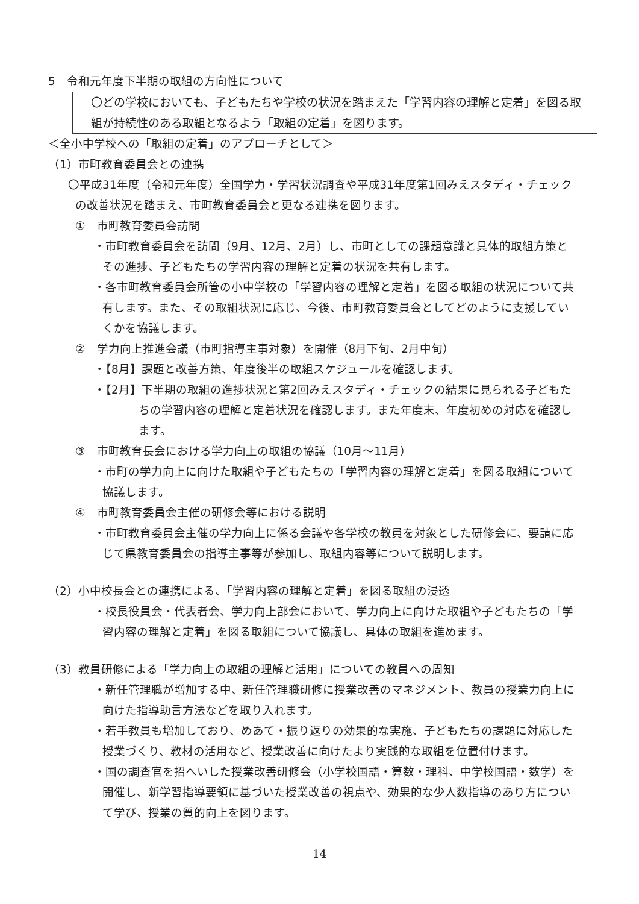5　令和元年度下半期の取組の方向性について
〇どの学校においても、子どもたちや学校の状況を踏まえた「学習内容の理解と定着」を図る取組が持続性のある取組となるよう「取組の定着」を図ります。
＜全小中学校への「取組の定着」のアプローチとして＞
（1）市町教育委員会との連携
〇平成31年度（令和元年度）全国学力・学習状況調査や平成31年度第1回みえスタディ・チェックの改善状況を踏まえ、市町教育委員会と更なる連携を図ります。
①　市町教育委員会訪問
・市町教育委員会を訪問（9月、12月、2月）し、市町としての課題意識と具体的取組方策とその進捗、子どもたちの学習内容の理解と定着の状況を共有します。
・各市町教育委員会所管の小中学校の「学習内容の理解と定着」を図る取組の状況について共有します。また、その取組状況に応じ、今後、市町教育委員会としてどのように支援していくかを協議します。
②　学力向上推進会議（市町指導主事対象）を開催（8月下旬、2月中旬）
・【8月】課題と改善方策、年度後半の取組スケジュールを確認します。
・【2月】下半期の取組の進捗状況と第2回みえスタディ・チェックの結果に見られる子どもたちの学習内容の理解と定着状況を確認します。また年度末、年度初めの対応を確認します。
③　市町教育長会における学力向上の取組の協議（10月～11月）
・市町の学力向上に向けた取組や子どもたちの「学習内容の理解と定着」を図る取組について協議します。
④　市町教育委員会主催の研修会等における説明
・市町教育委員会主催の学力向上に係る会議や各学校の教員を対象とした研修会に、要請に応じて県教育委員会の指導主事等が参加し、取組内容等について説明します。
（2）小中校長会との連携による、「学習内容の理解と定着」を図る取組の浸透
・校長役員会・代表者会、学力向上部会において、学力向上に向けた取組や子どもたちの「学習内容の理解と定着」を図る取組について協議し、具体の取組を進めます。
（3）教員研修による「学力向上の取組の理解と活用」についての教員への周知
・新任管理職が増加する中、新任管理職研修に授業改善のマネジメント、教員の授業力向上に向けた指導助言方法などを取り入れます。
・若手教員も増加しており、めあて・振り返りの効果的な実施、子どもたちの課題に対応した授業づくり、教材の活用など、授業改善に向けたより実践的な取組を位置付けます。
・国の調査官を招へいした授業改善研修会（小学校国語・算数・理科、中学校国語・数学）を開催し、新学習指導要領に基づいた授業改善の視点や、効果的な少人数指導のあり方について学び、授業の質的向上を図ります。
14